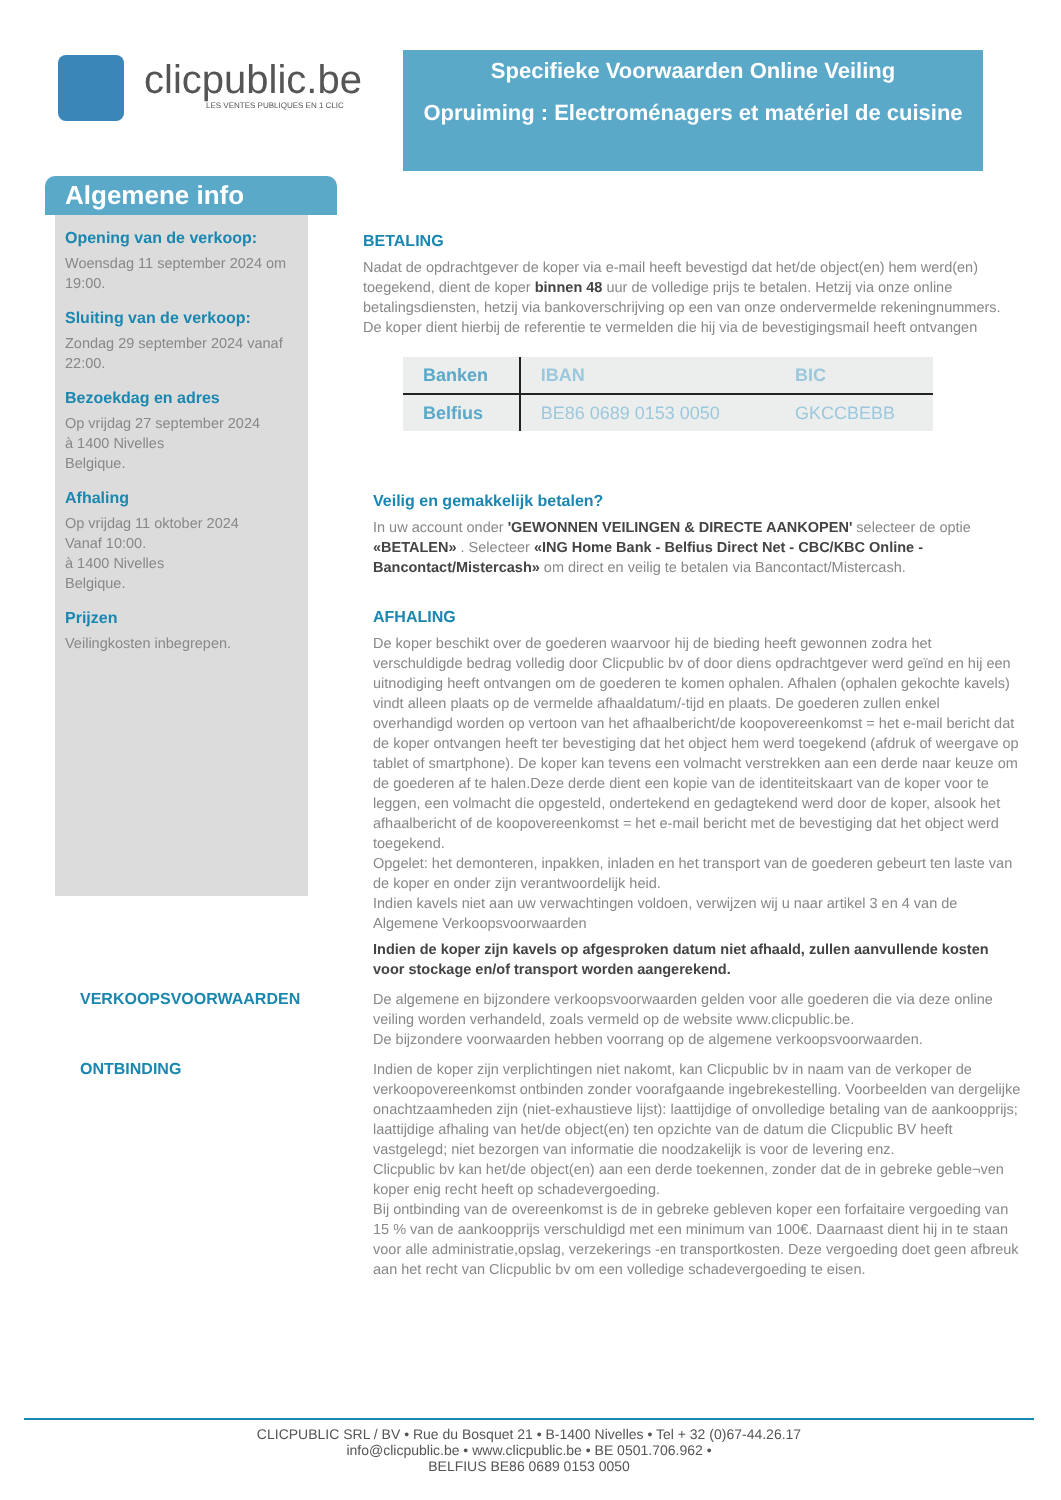clicpublic.be
LES VENTES PUBLIQUES EN 1 CLIC
Specifieke Voorwaarden Online Veiling
Opruiming : Electroménagers et matériel de cuisine
Algemene info
Opening van de verkoop:
Woensdag 11 september 2024 om 19:00.
Sluiting van de verkoop:
Zondag 29 september 2024 vanaf 22:00.
Bezoekdag en adres
Op vrijdag 27 september 2024
à 1400 Nivelles
Belgique.
Afhaling
Op vrijdag 11 oktober 2024
Vanaf 10:00.
à 1400 Nivelles
Belgique.
Prijzen
Veilingkosten inbegrepen.
BETALING
Nadat de opdrachtgever de koper via e-mail heeft bevestigd dat het/de object(en) hem werd(en) toegekend, dient de koper binnen 48 uur de volledige prijs te betalen. Hetzij via onze online betalingsdiensten, hetzij via bankoverschrijving op een van onze ondervermelde rekeningnummers. De koper dient hierbij de referentie te vermelden die hij via de bevestigingsmail heeft ontvangen
| Banken | IBAN | BIC |
| --- | --- | --- |
| Belfius | BE86 0689 0153 0050 | GKCCBEBB |
Veilig en gemakkelijk betalen?
In uw account onder 'GEWONNEN VEILINGEN & DIRECTE AANKOPEN' selecteer de optie «BETALEN» . Selecteer «ING Home Bank - Belfius Direct Net - CBC/KBC Online - Bancontact/Mistercash» om direct en veilig te betalen via Bancontact/Mistercash.
AFHALING
De koper beschikt over de goederen waarvoor hij de bieding heeft gewonnen zodra het verschuldigde bedrag volledig door Clicpublic bv of door diens opdrachtgever werd geïnd en hij een uitnodiging heeft ontvangen om de goederen te komen ophalen. Afhalen (ophalen gekochte kavels) vindt alleen plaats op de vermelde afhaaldatum/-tijd en plaats. De goederen zullen enkel overhandigd worden op vertoon van het afhaalbericht/de koopovereenkomst = het e-mail bericht dat de koper ontvangen heeft ter bevestiging dat het object hem werd toegekend (afdruk of weergave op tablet of smartphone). De koper kan tevens een volmacht verstrekken aan een derde naar keuze om de goederen af te halen.Deze derde dient een kopie van de identiteitskaart van de koper voor te leggen, een volmacht die opgesteld, ondertekend en gedagtekend werd door de koper, alsook het afhaalbericht of de koopovereenkomst = het e-mail bericht met de bevestiging dat het object werd toegekend.
Opgelet: het demonteren, inpakken, inladen en het transport van de goederen gebeurt ten laste van de koper en onder zijn verantwoordelijk heid.
Indien kavels niet aan uw verwachtingen voldoen, verwijzen wij u naar artikel 3 en 4 van de Algemene Verkoopsvoorwaarden
Indien de koper zijn kavels op afgesproken datum niet afhaald, zullen aanvullende kosten voor stockage en/of transport worden aangerekend.
VERKOOPSVOORWAARDEN
De algemene en bijzondere verkoopsvoorwaarden gelden voor alle goederen die via deze online veiling worden verhandeld, zoals vermeld op de website www.clicpublic.be.
De bijzondere voorwaarden hebben voorrang op de algemene verkoopsvoorwaarden.
ONTBINDING
Indien de koper zijn verplichtingen niet nakomt, kan Clicpublic bv in naam van de verkoper de verkoopovereenkomst ontbinden zonder voorafgaande ingebrekestelling. Voorbeelden van dergelijke onachtzaamheden zijn (niet-exhaustieve lijst): laattijdige of onvolledige betaling van de aankoopprijs; laattijdige afhaling van het/de object(en) ten opzichte van de datum die Clicpublic BV heeft vastgelegd; niet bezorgen van informatie die noodzakelijk is voor de levering enz.
Clicpublic bv kan het/de object(en) aan een derde toekennen, zonder dat de in gebreke geble¬ven koper enig recht heeft op schadevergoeding.
Bij ontbinding van de overeenkomst is de in gebreke gebleven koper een forfaitaire vergoeding van 15 % van de aankoopprijs verschuldigd met een minimum van 100€. Daarnaast dient hij in te staan voor alle administratie,opslag, verzekerings -en transportkosten. Deze vergoeding doet geen afbreuk aan het recht van Clicpublic bv om een volledige schadevergoeding te eisen.
CLICPUBLIC SRL / BV • Rue du Bosquet 21 • B-1400 Nivelles • Tel + 32 (0)67-44.26.17
info@clicpublic.be • www.clicpublic.be • BE 0501.706.962 •
BELFIUS BE86 0689 0153 0050